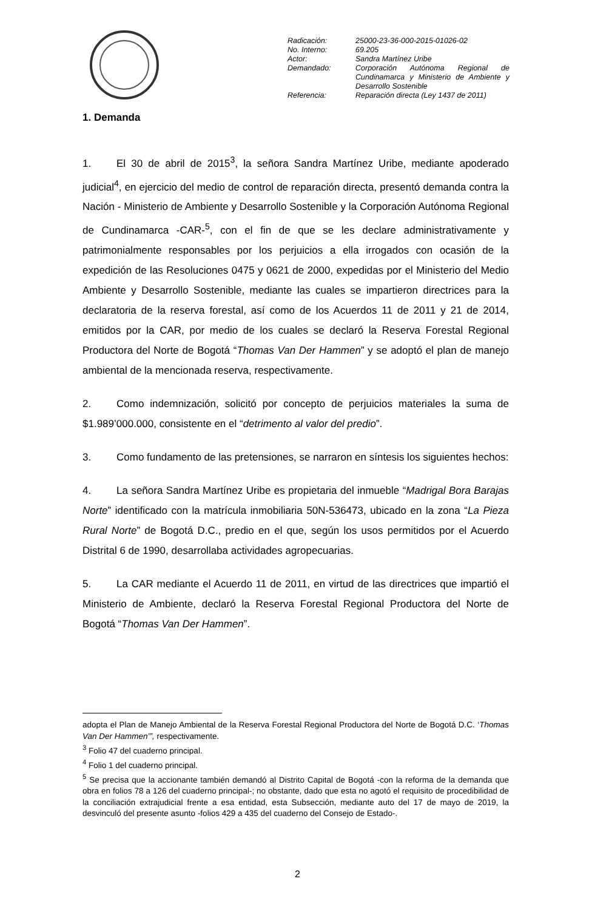| Radicación: | 25000-23-36-000-2015-01026-02 |
| No. Interno: | 69.205 |
| Actor: | Sandra Martínez Uribe |
| Demandado: | Corporación Autónoma Regional de Cundinamarca y Ministerio de Ambiente y Desarrollo Sostenible |
| Referencia: | Reparación directa (Ley 1437 de 2011) |
1. Demanda
1. El 30 de abril de 2015<sup>3</sup>, la señora Sandra Martínez Uribe, mediante apoderado judicial<sup>4</sup>, en ejercicio del medio de control de reparación directa, presentó demanda contra la Nación - Ministerio de Ambiente y Desarrollo Sostenible y la Corporación Autónoma Regional de Cundinamarca -CAR-<sup>5</sup>, con el fin de que se les declare administrativamente y patrimonialmente responsables por los perjuicios a ella irrogados con ocasión de la expedición de las Resoluciones 0475 y 0621 de 2000, expedidas por el Ministerio del Medio Ambiente y Desarrollo Sostenible, mediante las cuales se impartieron directrices para la declaratoria de la reserva forestal, así como de los Acuerdos 11 de 2011 y 21 de 2014, emitidos por la CAR, por medio de los cuales se declaró la Reserva Forestal Regional Productora del Norte de Bogotá “Thomas Van Der Hammen” y se adoptó el plan de manejo ambiental de la mencionada reserva, respectivamente.
2. Como indemnización, solicitó por concepto de perjuicios materiales la suma de $1.989’000.000, consistente en el “detrimento al valor del predio”.
3. Como fundamento de las pretensiones, se narraron en síntesis los siguientes hechos:
4. La señora Sandra Martínez Uribe es propietaria del inmueble “Madrigal Bora Barajas Norte” identificado con la matrícula inmobiliaria 50N-536473, ubicado en la zona “La Pieza Rural Norte” de Bogotá D.C., predio en el que, según los usos permitidos por el Acuerdo Distrital 6 de 1990, desarrollaba actividades agropecuarias.
5. La CAR mediante el Acuerdo 11 de 2011, en virtud de las directrices que impartió el Ministerio de Ambiente, declaró la Reserva Forestal Regional Productora del Norte de Bogotá “Thomas Van Der Hammen”.
adopta el Plan de Manejo Ambiental de la Reserva Forestal Regional Productora del Norte de Bogotá D.C. ‘Thomas Van Der Hammen’”, respectivamente.
<sup>3</sup> Folio 47 del cuaderno principal.
<sup>4</sup> Folio 1 del cuaderno principal.
<sup>5</sup> Se precisa que la accionante también demandó al Distrito Capital de Bogotá -con la reforma de la demanda que obra en folios 78 a 126 del cuaderno principal-; no obstante, dado que esta no agotó el requisito de procedibilidad de la conciliación extrajudicial frente a esa entidad, esta Subsección, mediante auto del 17 de mayo de 2019, la desvinculó del presente asunto -folios 429 a 435 del cuaderno del Consejo de Estado-.
2